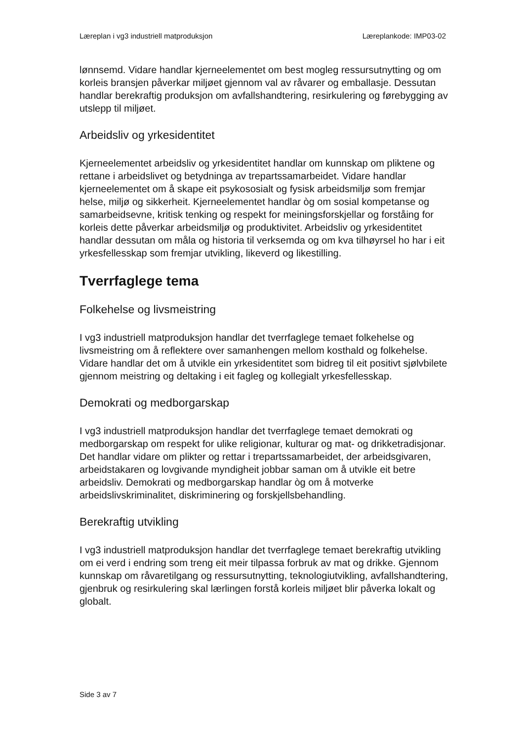Læreplan i vg3 industriell matproduksjon Læreplankode: IMP03-02
lønnsemd. Vidare handlar kjerneelementet om best mogleg ressursutnytting og om korleis bransjen påverkar miljøet gjennom val av råvarer og emballasje. Dessutan handlar berekraftig produksjon om avfallshandtering, resirkulering og førebygging av utslepp til miljøet.
Arbeidsliv og yrkesidentitet
Kjerneelementet arbeidsliv og yrkesidentitet handlar om kunnskap om pliktene og rettane i arbeidslivet og betydninga av trepartssamarbeidet. Vidare handlar kjerneelementet om å skape eit psykososialt og fysisk arbeidsmiljø som fremjar helse, miljø og sikkerheit. Kjerneelementet handlar òg om sosial kompetanse og samarbeidsevne, kritisk tenking og respekt for meiningsforskjellar og forståing for korleis dette påverkar arbeidsmiljø og produktivitet. Arbeidsliv og yrkesidentitet handlar dessutan om måla og historia til verksemda og om kva tilhøyrsel ho har i eit yrkesfellesskap som fremjar utvikling, likeverd og likestilling.
Tverrfaglege tema
Folkehelse og livsmeistring
I vg3 industriell matproduksjon handlar det tverrfaglege temaet folkehelse og livsmeistring om å reflektere over samanhengen mellom kosthald og folkehelse. Vidare handlar det om å utvikle ein yrkesidentitet som bidreg til eit positivt sjølvbilete gjennom meistring og deltaking i eit fagleg og kollegialt yrkesfellesskap.
Demokrati og medborgarskap
I vg3 industriell matproduksjon handlar det tverrfaglege temaet demokrati og medborgarskap om respekt for ulike religionar, kulturar og mat- og drikketradisjonar. Det handlar vidare om plikter og rettar i trepartssamarbeidet, der arbeidsgivaren, arbeidstakaren og lovgivande myndigheit jobbar saman om å utvikle eit betre arbeidsliv. Demokrati og medborgarskap handlar òg om å motverke arbeidslivskriminalitet, diskriminering og forskjellsbehandling.
Berekraftig utvikling
I vg3 industriell matproduksjon handlar det tverrfaglege temaet berekraftig utvikling om ei verd i endring som treng eit meir tilpassa forbruk av mat og drikke. Gjennom kunnskap om råvaretilgang og ressursutnytting, teknologiutvikling, avfallshandtering, gjenbruk og resirkulering skal lærlingen forstå korleis miljøet blir påverka lokalt og globalt.
Side 3 av 7